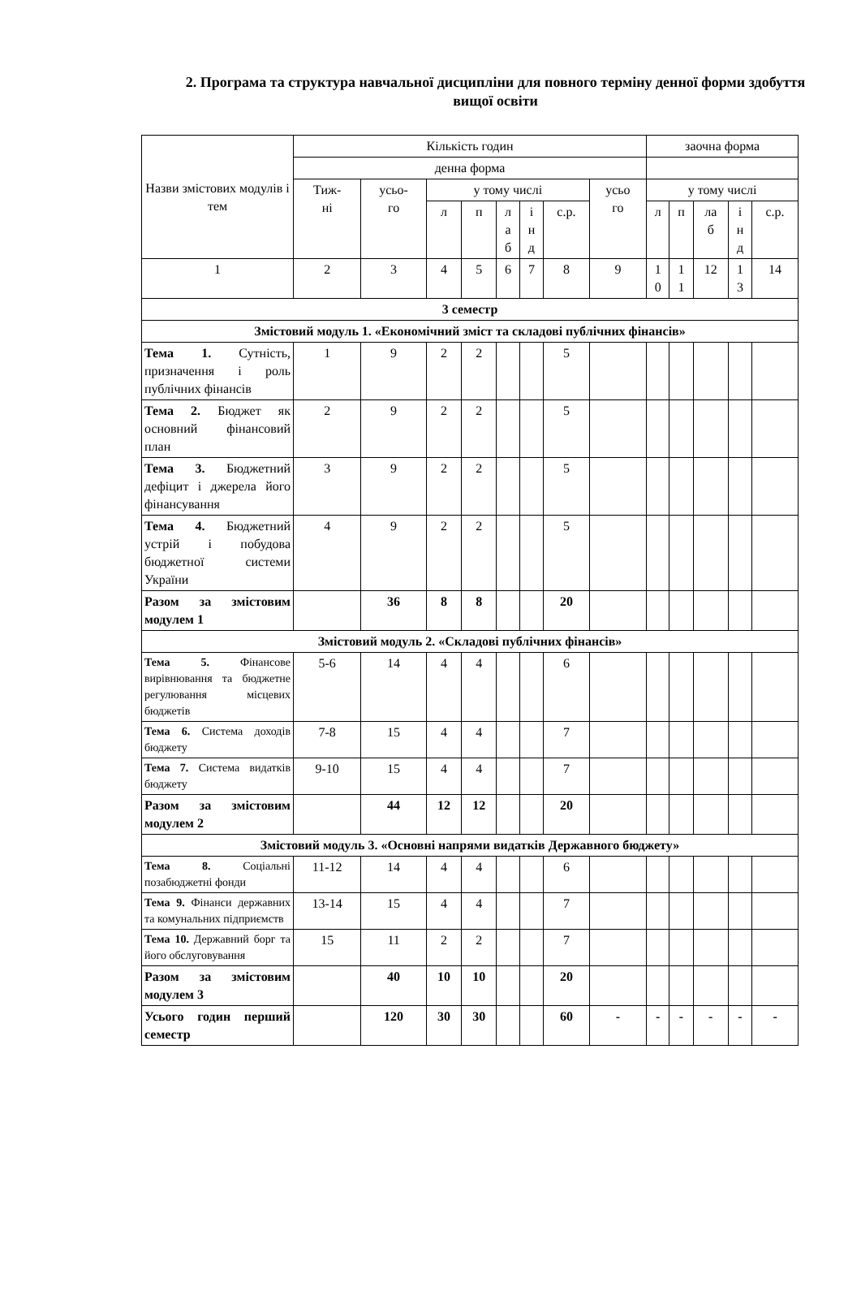2. Програма та структура навчальної дисципліни для повного терміну денної форми здобуття вищої освіти
| Назви змістових модулів і тем | Кількість годин | | | | | | | | заочна форма | | | | |
| --- | --- | --- | --- | --- | --- | --- | --- | --- | --- | --- | --- | --- | --- |
| | денна форма | | | | | | | | | | | | |
| | Тиж- ні | усьо- го | у тому числі | | | | | усьо го | у тому числі | | | | |
| | | | л | п | л а б | і н д | с.р. | | л | п | ла б | і н д | с.р. |
| 1 | 2 | 3 | 4 | 5 | 6 | 7 | 8 | 9 | 1 0 | 1 1 | 12 | 1 3 | 14 |
| 3 семестр | | | | | | | | | | | | | |
| Змістовий модуль 1. «Економічний зміст та складові публічних фінансів» | | | | | | | | | | | | | |
| Тема 1. Сутність, призначення і роль публічних фінансів | 1 | 9 | 2 | 2 | | | 5 | | | | | | |
| Тема 2. Бюджет як основний фінансовий план | 2 | 9 | 2 | 2 | | | 5 | | | | | | |
| Тема 3. Бюджетний дефіцит і джерела його фінансування | 3 | 9 | 2 | 2 | | | 5 | | | | | | |
| Тема 4. Бюджетний устрій і побудова бюджетної системи України | 4 | 9 | 2 | 2 | | | 5 | | | | | | |
| Разом за змістовим модулем 1 | | 36 | 8 | 8 | | | 20 | | | | | | |
| Змістовий модуль 2. «Складові публічних фінансів» | | | | | | | | | | | | | |
| Тема 5. Фінансове вирівнювання та бюджетне регулювання місцевих бюджетів | 5-6 | 14 | 4 | 4 | | | 6 | | | | | | |
| Тема 6. Система доходів бюджету | 7-8 | 15 | 4 | 4 | | | 7 | | | | | | |
| Тема 7. Система видатків бюджету | 9-10 | 15 | 4 | 4 | | | 7 | | | | | | |
| Разом за змістовим модулем 2 | | 44 | 12 | 12 | | | 20 | | | | | | |
| Змістовий модуль 3. «Основні напрями видатків Державного бюджету» | | | | | | | | | | | | | |
| Тема 8. Соціальні позабюджетні фонди | 11-12 | 14 | 4 | 4 | | | 6 | | | | | | |
| Тема 9. Фінанси державних та комунальних підприємств | 13-14 | 15 | 4 | 4 | | | 7 | | | | | | |
| Тема 10. Державний борг та його обслуговування | 15 | 11 | 2 | 2 | | | 7 | | | | | | |
| Разом за змістовим модулем 3 | | 40 | 10 | 10 | | | 20 | | | | | | |
| Усього годин перший семестр | | 120 | 30 | 30 | | | 60 | - | - | - | - | - | - |